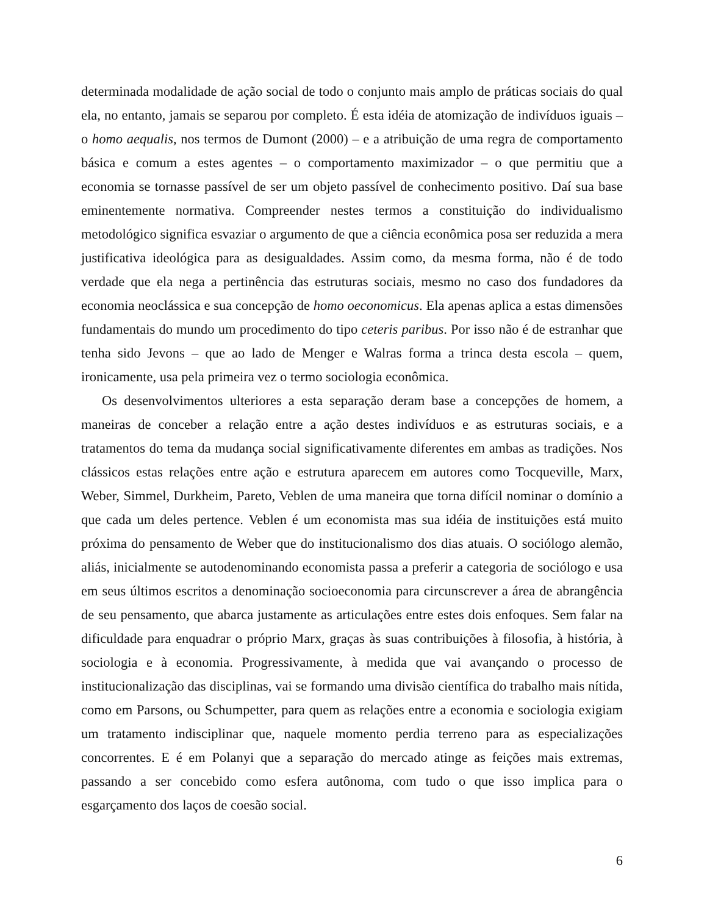determinada modalidade de ação social de todo o conjunto mais amplo de práticas sociais do qual ela, no entanto, jamais se separou por completo. É esta idéia de atomização de indivíduos iguais – o homo aequalis, nos termos de Dumont (2000) – e a atribuição de uma regra de comportamento básica e comum a estes agentes – o comportamento maximizador – o que permitiu que a economia se tornasse passível de ser um objeto passível de conhecimento positivo. Daí sua base eminentemente normativa. Compreender nestes termos a constituição do individualismo metodológico significa esvaziar o argumento de que a ciência econômica posa ser reduzida a mera justificativa ideológica para as desigualdades. Assim como, da mesma forma, não é de todo verdade que ela nega a pertinência das estruturas sociais, mesmo no caso dos fundadores da economia neoclássica e sua concepção de homo oeconomicus. Ela apenas aplica a estas dimensões fundamentais do mundo um procedimento do tipo ceteris paribus. Por isso não é de estranhar que tenha sido Jevons – que ao lado de Menger e Walras forma a trinca desta escola – quem, ironicamente, usa pela primeira vez o termo sociologia econômica.
Os desenvolvimentos ulteriores a esta separação deram base a concepções de homem, a maneiras de conceber a relação entre a ação destes indivíduos e as estruturas sociais, e a tratamentos do tema da mudança social significativamente diferentes em ambas as tradições. Nos clássicos estas relações entre ação e estrutura aparecem em autores como Tocqueville, Marx, Weber, Simmel, Durkheim, Pareto, Veblen de uma maneira que torna difícil nominar o domínio a que cada um deles pertence. Veblen é um economista mas sua idéia de instituições está muito próxima do pensamento de Weber que do institucionalismo dos dias atuais. O sociólogo alemão, aliás, inicialmente se autodenominando economista passa a preferir a categoria de sociólogo e usa em seus últimos escritos a denominação socioeconomia para circunscrever a área de abrangência de seu pensamento, que abarca justamente as articulações entre estes dois enfoques. Sem falar na dificuldade para enquadrar o próprio Marx, graças às suas contribuições à filosofia, à história, à sociologia e à economia. Progressivamente, à medida que vai avançando o processo de institucionalização das disciplinas, vai se formando uma divisão científica do trabalho mais nítida, como em Parsons, ou Schumpetter, para quem as relações entre a economia e sociologia exigiam um tratamento indisciplinar que, naquele momento perdia terreno para as especializações concorrentes. E é em Polanyi que a separação do mercado atinge as feições mais extremas, passando a ser concebido como esfera autônoma, com tudo o que isso implica para o esgarçamento dos laços de coesão social.
6